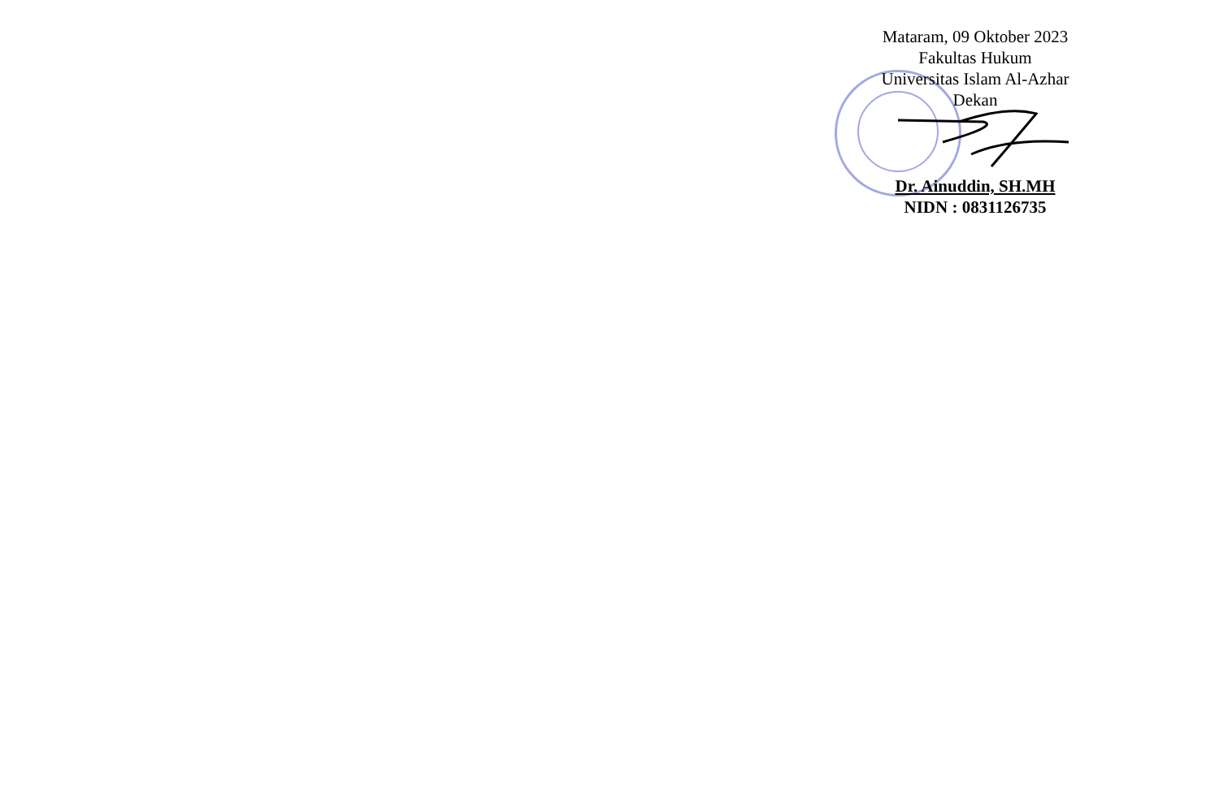Mataram, 09 Oktober 2023
Fakultas Hukum
Universitas Islam Al-Azhar
Dekan
Dr. Ainuddin, SH.MH
NIDN : 0831126735